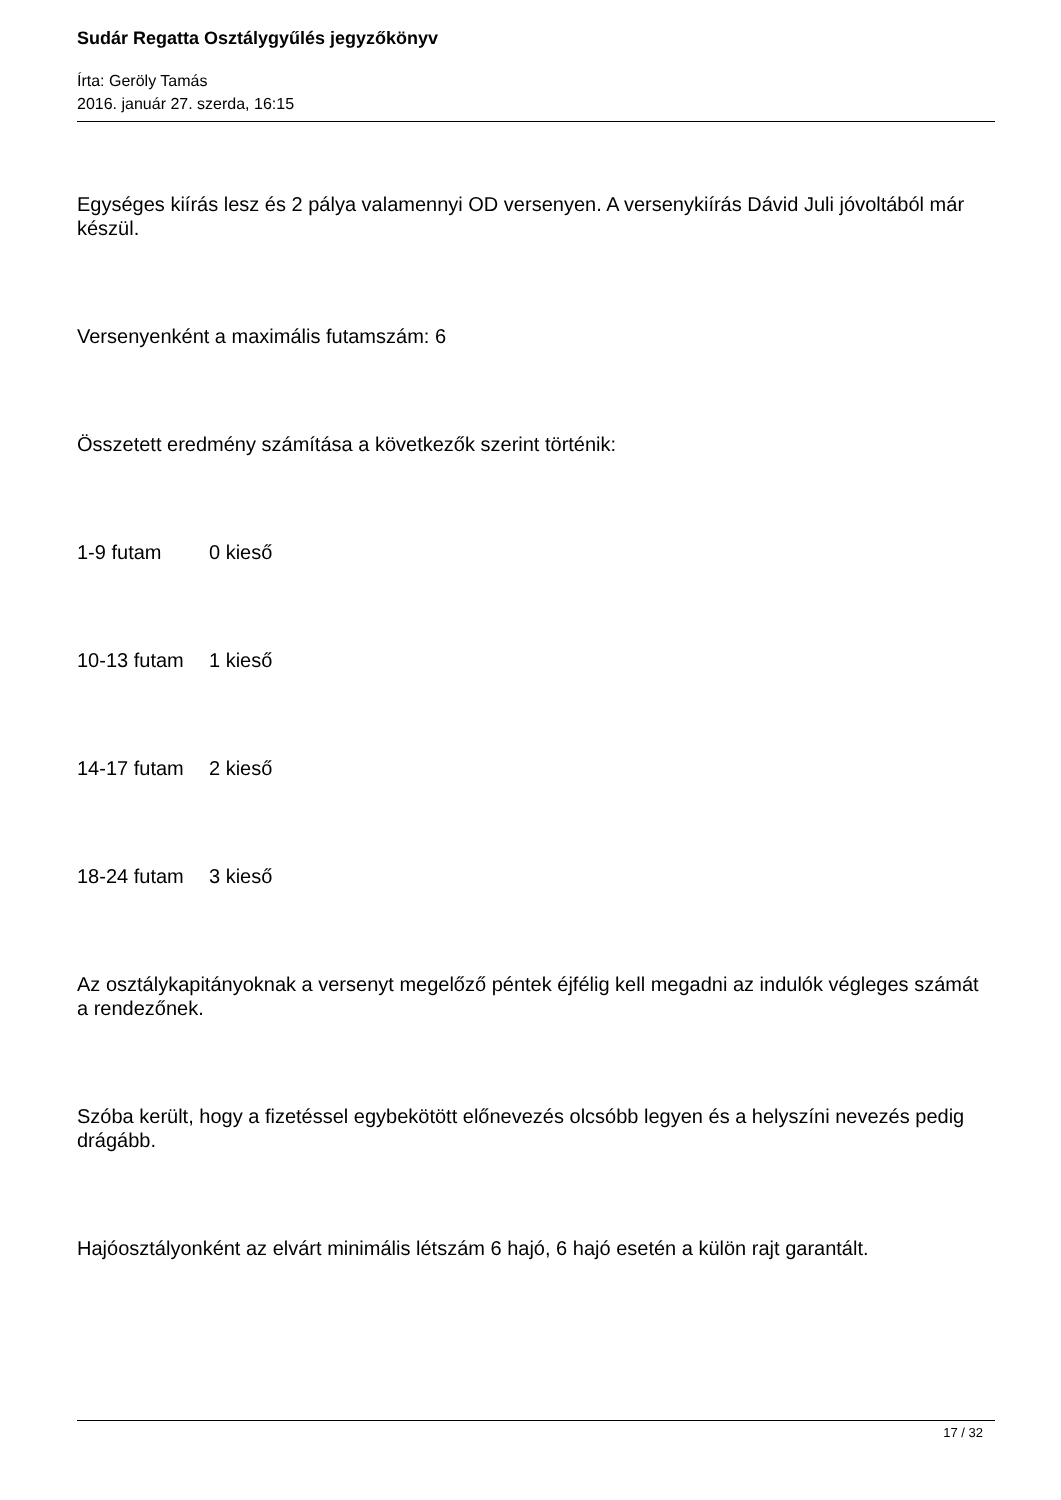Sudár Regatta Osztálygyűlés jegyzőkönyv
Írta: Geröly Tamás
2016. január 27. szerda, 16:15
Egységes kiírás lesz és 2 pálya valamennyi OD versenyen. A versenykiírás Dávid Juli jóvoltából már készül.
Versenyenként a maximális futamszám: 6
Összetett eredmény számítása a következők szerint történik:
1-9 futam 0 kieső
10-13 futam 1 kieső
14-17 futam 2 kieső
18-24 futam 3 kieső
Az osztálykapitányoknak a versenyt megelőző péntek éjfélig kell megadni az indulók végleges számát a rendezőnek.
Szóba került, hogy a fizetéssel egybekötött előnevezés olcsóbb legyen és a helyszíni nevezés pedig drágább.
Hajóosztályonként az elvárt minimális létszám 6 hajó, 6 hajó esetén a külön rajt garantált.
17 / 32